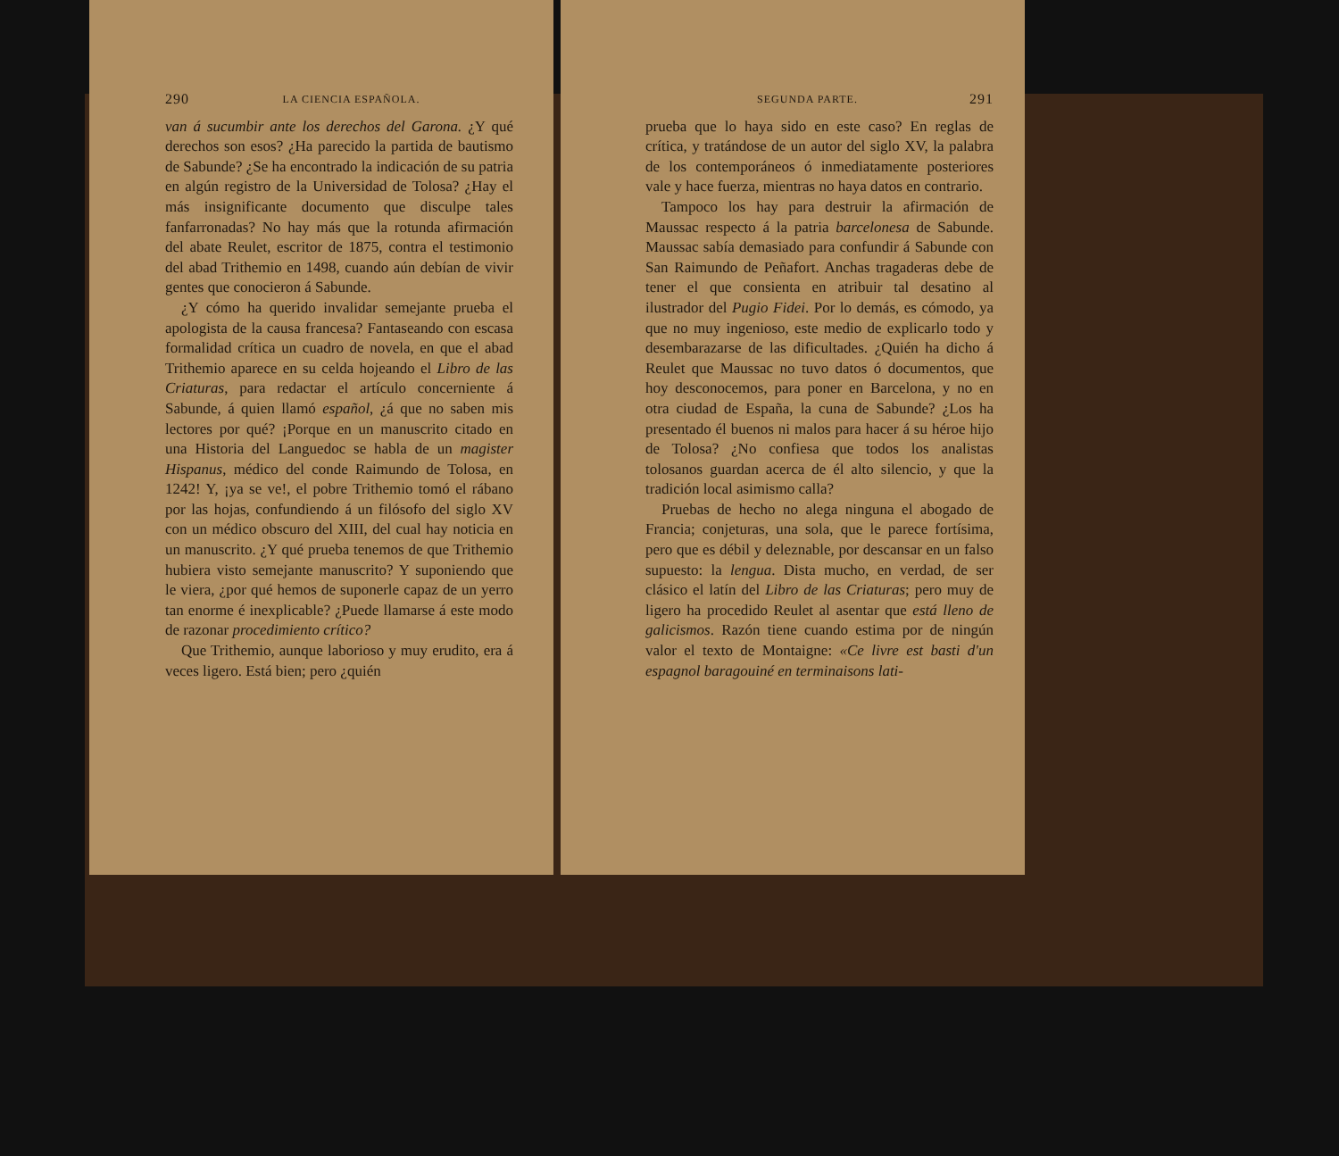290 LA CIENCIA ESPAÑOLA.
van á sucumbir ante los derechos del Garona. ¿Y qué derechos son esos? ¿Ha parecido la partida de bautismo de Sabunde? ¿Se ha encontrado la indicación de su patria en algún registro de la Universidad de Tolosa? ¿Hay el más insignificante documento que disculpe tales fanfarronadas? No hay más que la rotunda afirmación del abate Reulet, escritor de 1875, contra el testimonio del abad Trithemio en 1498, cuando aún debían de vivir gentes que conocieron á Sabunde.
¿Y cómo ha querido invalidar semejante prueba el apologista de la causa francesa? Fantaseando con escasa formalidad crítica un cuadro de novela, en que el abad Trithemio aparece en su celda hojeando el Libro de las Criaturas, para redactar el artículo concerniente á Sabunde, á quien llamó español, ¿á que no saben mis lectores por qué? ¡Porque en un manuscrito citado en una Historia del Languedoc se habla de un magister Hispanus, médico del conde Raimundo de Tolosa, en 1242! Y, ¡ya se ve!, el pobre Trithemio tomó el rábano por las hojas, confundiendo á un filósofo del siglo XV con un médico obscuro del XIII, del cual hay noticia en un manuscrito. ¿Y qué prueba tenemos de que Trithemio hubiera visto semejante manuscrito? Y suponiendo que le viera, ¿por qué hemos de suponerle capaz de un yerro tan enorme é inexplicable? ¿Puede llamarse á este modo de razonar procedimiento crítico?
Que Trithemio, aunque laborioso y muy erudito, era á veces ligero. Está bien; pero ¿quién
SEGUNDA PARTE. 291
prueba que lo haya sido en este caso? En reglas de crítica, y tratándose de un autor del siglo XV, la palabra de los contemporáneos ó inmediatamente posteriores vale y hace fuerza, mientras no haya datos en contrario.
Tampoco los hay para destruir la afirmación de Maussac respecto á la patria barcelonesa de Sabunde. Maussac sabía demasiado para confundir á Sabunde con San Raimundo de Peñafort. Anchas tragaderas debe de tener el que consienta en atribuir tal desatino al ilustrador del Pugio Fidei. Por lo demás, es cómodo, ya que no muy ingenioso, este medio de explicarlo todo y desembarazarse de las dificultades. ¿Quién ha dicho á Reulet que Maussac no tuvo datos ó documentos, que hoy desconocemos, para poner en Barcelona, y no en otra ciudad de España, la cuna de Sabunde? ¿Los ha presentado él buenos ni malos para hacer á su héroe hijo de Tolosa? ¿No confiesa que todos los analistas tolosanos guardan acerca de él alto silencio, y que la tradición local asimismo calla?
Pruebas de hecho no alega ninguna el abogado de Francia; conjeturas, una sola, que le parece fortísima, pero que es débil y deleznable, por descansar en un falso supuesto: la lengua. Dista mucho, en verdad, de ser clásico el latín del Libro de las Criaturas; pero muy de ligero ha procedido Reulet al asentar que está lleno de galicismos. Razón tiene cuando estima por de ningún valor el texto de Montaigne: «Ce livre est basti d'un espagnol baragouiné en terminaisons lati-